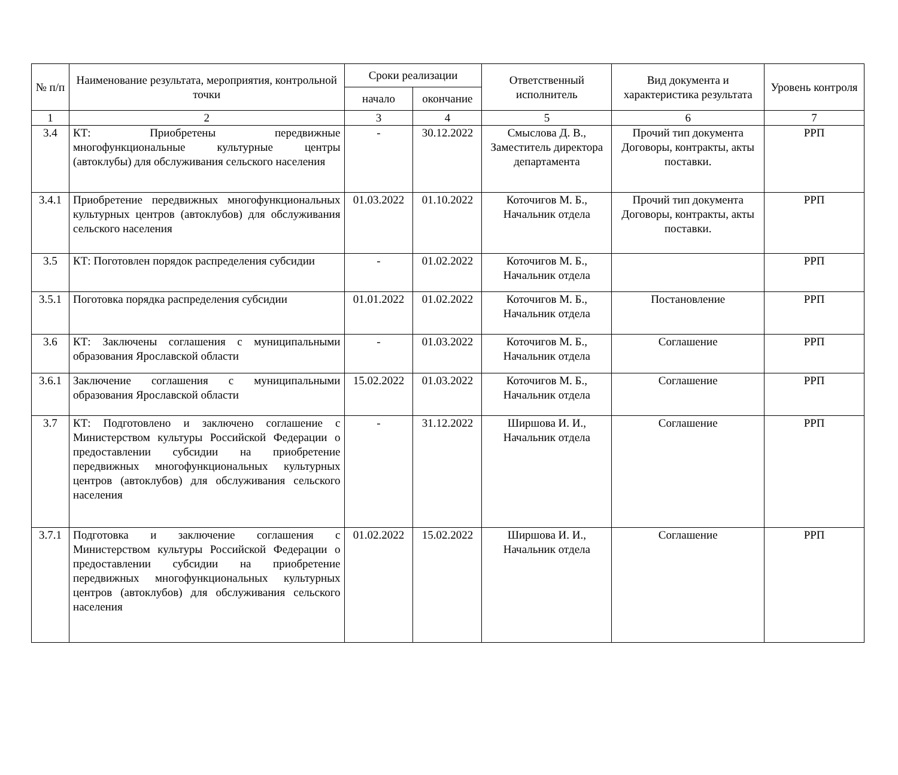| № п/п | Наименование результата, мероприятия, контрольной точки | Сроки реализации | | Ответственный исполнитель | Вид документа и характеристика результата | Уровень контроля |
| --- | --- | --- | --- | --- | --- | --- |
| | | начало | окончание | | | |
| 1 | 2 | 3 | 4 | 5 | 6 | 7 |
| 3.4 | КТ: Приобретены передвижные многофункциональные культурные центры (автоклубы) для обслуживания сельского населения | - | 30.12.2022 | Смыслова Д. В., Заместитель директора департамента | Прочий тип документа Договоры, контракты, акты поставки. | РРП |
| 3.4.1 | Приобретение передвижных многофункциональных культурных центров (автоклубов) для обслуживания сельского населения | 01.03.2022 | 01.10.2022 | Коточигов М. Б., Начальник отдела | Прочий тип документа Договоры, контракты, акты поставки. | РРП |
| 3.5 | КТ: Поготовлен порядок распределения субсидии | - | 01.02.2022 | Коточигов М. Б., Начальник отдела | | РРП |
| 3.5.1 | Поготовка порядка распределения субсидии | 01.01.2022 | 01.02.2022 | Коточигов М. Б., Начальник отдела | Постановление | РРП |
| 3.6 | КТ: Заключены соглашения с муниципальными образования Ярославской области | - | 01.03.2022 | Коточигов М. Б., Начальник отдела | Соглашение | РРП |
| 3.6.1 | Заключение соглашения с муниципальными образования Ярославской области | 15.02.2022 | 01.03.2022 | Коточигов М. Б., Начальник отдела | Соглашение | РРП |
| 3.7 | КТ: Подготовлено и заключено соглашение с Министерством культуры Российской Федерации о предоставлении субсидии на приобретение передвижных многофункциональных культурных центров (автоклубов) для обслуживания сельского населения | - | 31.12.2022 | Ширшова И. И., Начальник отдела | Соглашение | РРП |
| 3.7.1 | Подготовка и заключение соглашения с Министерством культуры Российской Федерации о предоставлении субсидии на приобретение передвижных многофункциональных культурных центров (автоклубов) для обслуживания сельского населения | 01.02.2022 | 15.02.2022 | Ширшова И. И., Начальник отдела | Соглашение | РРП |